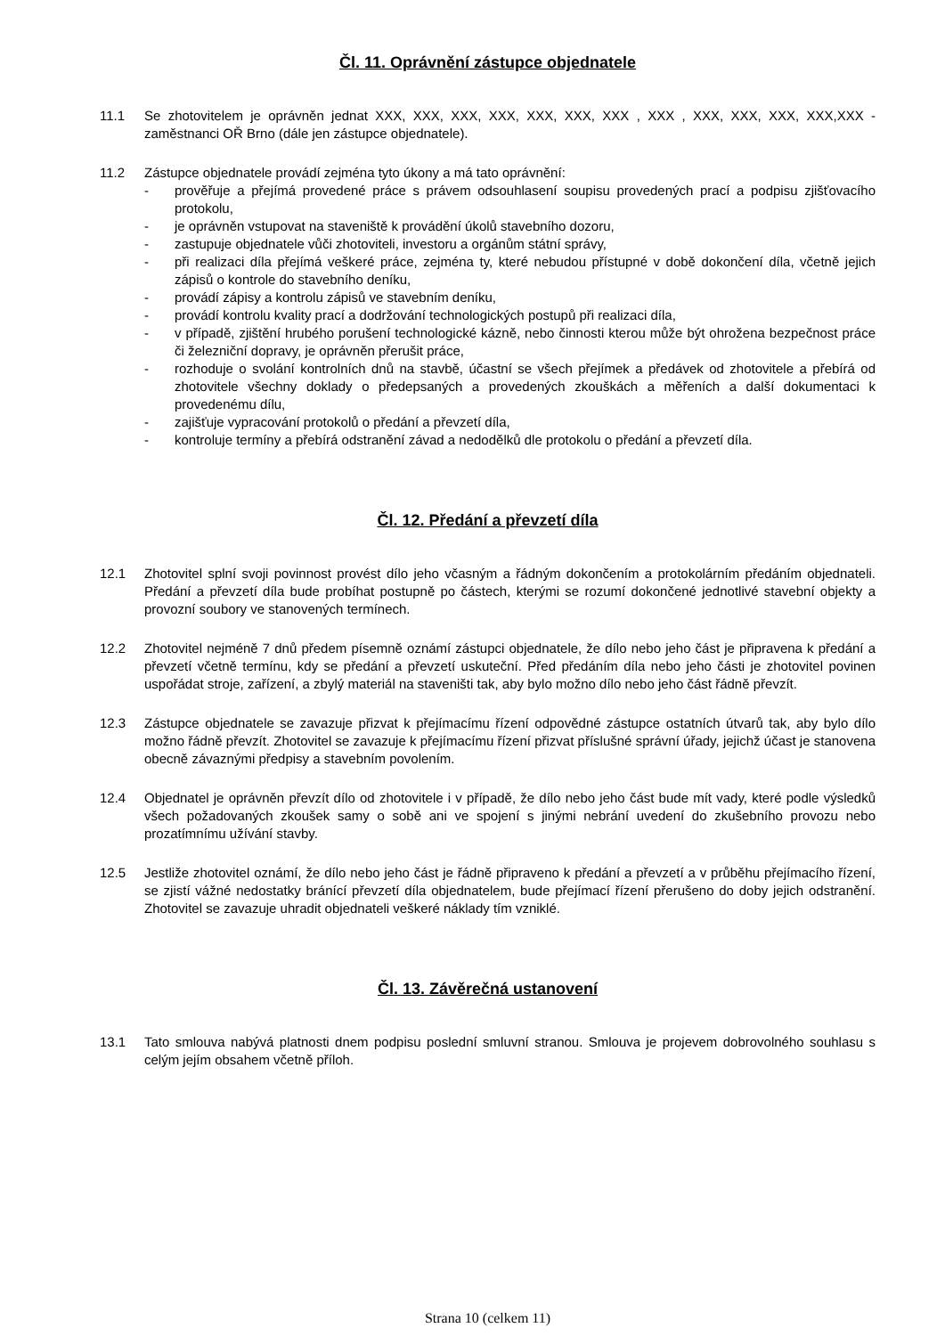Čl. 11. Oprávnění zástupce objednatele
11.1 Se zhotovitelem je oprávněn jednat XXX, XXX, XXX, XXX, XXX, XXX, XXX , XXX , XXX, XXX, XXX, XXX,XXX - zaměstnanci OŘ Brno (dále jen zástupce objednatele).
11.2 Zástupce objednatele provádí zejména tyto úkony a má tato oprávnění:
- prověřuje a přejímá provedené práce s právem odsouhlasení soupisu provedených prací a podpisu zjišťovacího protokolu,
- je oprávněn vstupovat na staveniště k provádění úkolů stavebního dozoru,
- zastupuje objednatele vůči zhotoviteli, investoru a orgánům státní správy,
- při realizaci díla přejímá veškeré práce, zejména ty, které nebudou přístupné v době dokončení díla, včetně jejich zápisů o kontrole do stavebního deníku,
- provádí zápisy a kontrolu zápisů ve stavebním deníku,
- provádí kontrolu kvality prací a dodržování technologických postupů při realizaci díla,
- v případě, zjištění hrubého porušení technologické kázně, nebo činnosti kterou může být ohrožena bezpečnost práce či železniční dopravy, je oprávněn přerušit práce,
- rozhoduje o svolání kontrolních dnů na stavbě, účastní se všech přejímek a předávek od zhotovitele a přebírá od zhotovitele všechny doklady o předepsaných a provedených zkouškách a měřeních a další dokumentaci k provedenému dílu,
- zajišťuje vypracování protokolů o předání a převzetí díla,
- kontroluje termíny a přebírá odstranění závad a nedodělků dle protokolu o předání a převzetí díla.
Čl. 12. Předání a převzetí díla
12.1 Zhotovitel splní svoji povinnost provést dílo jeho včasným a řádným dokončením a protokolárním předáním objednateli. Předání a převzetí díla bude probíhat postupně po částech, kterými se rozumí dokončené jednotlivé stavební objekty a provozní soubory ve stanovených termínech.
12.2 Zhotovitel nejméně 7 dnů předem písemně oznámí zástupci objednatele, že dílo nebo jeho část je připravena k předání a převzetí včetně termínu, kdy se předání a převzetí uskuteční. Před předáním díla nebo jeho části je zhotovitel povinen uspořádat stroje, zařízení, a zbylý materiál na staveništi tak, aby bylo možno dílo nebo jeho část řádně převzít.
12.3 Zástupce objednatele se zavazuje přizvat k přejímacímu řízení odpovědné zástupce ostatních útvarů tak, aby bylo dílo možno řádně převzít. Zhotovitel se zavazuje k přejímacímu řízení přizvat příslušné správní úřady, jejichž účast je stanovena obecně závaznými předpisy a stavebním povolením.
12.4 Objednatel je oprávněn převzít dílo od zhotovitele i v případě, že dílo nebo jeho část bude mít vady, které podle výsledků všech požadovaných zkoušek samy o sobě ani ve spojení s jinými nebrání uvedení do zkušebního provozu nebo prozatímnímu užívání stavby.
12.5 Jestliže zhotovitel oznámí, že dílo nebo jeho část je řádně připraveno k předání a převzetí a v průběhu přejímacího řízení, se zjistí vážné nedostatky bránící převzetí díla objednatelem, bude přejímací řízení přerušeno do doby jejich odstranění. Zhotovitel se zavazuje uhradit objednateli veškeré náklady tím vzniklé.
Čl. 13. Závěrečná ustanovení
13.1 Tato smlouva nabývá platnosti dnem podpisu poslední smluvní stranou. Smlouva je projevem dobrovolného souhlasu s celým jejím obsahem včetně příloh.
Strana 10 (celkem 11)